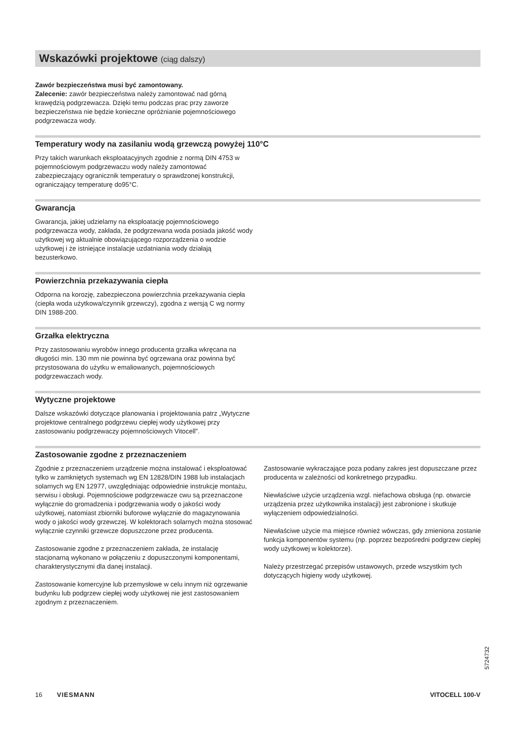Wskazówki projektowe (ciąg dalszy)
Zawór bezpieczeństwa musi być zamontowany.
Zalecenie: zawór bezpieczeństwa należy zamontować nad górną krawędzią podgrzewacza. Dzięki temu podczas prac przy zaworze bezpieczeństwa nie będzie konieczne opróżnianie pojemnościowego podgrzewacza wody.
Temperatury wody na zasilaniu wodą grzewczą powyżej 110°C
Przy takich warunkach eksploatacyjnych zgodnie z normą DIN 4753 w pojemnościowym podgrzewaczu wody należy zamontować zabezpieczający ogranicznik temperatury o sprawdzonej konstrukcji, ograniczający temperaturę do95°C.
Gwarancja
Gwarancja, jakiej udzielamy na eksploatację pojemnościowego podgrzewacza wody, zakłada, że podgrzewana woda posiada jakość wody użytkowej wg aktualnie obowiązującego rozporządzenia o wodzie użytkowej i że istniejące instalacje uzdatniania wody działają bezusterkowo.
Powierzchnia przekazywania ciepła
Odporna na korozję, zabezpieczona powierzchnia przekazywania ciepła (ciepła woda użytkowa/czynnik grzewczy), zgodna z wersją C wg normy DIN 1988-200.
Grzałka elektryczna
Przy zastosowaniu wyrobów innego producenta grzałka wkręcana na długości min. 130 mm nie powinna być ogrzewana oraz powinna być przystosowana do użytku w emaliowanych, pojemnościowych podgrzewaczach wody.
Wytyczne projektowe
Dalsze wskazówki dotyczące planowania i projektowania patrz „Wytyczne projektowe centralnego podgrzewu ciepłej wody użytkowej przy zastosowaniu podgrzewaczy pojemnościowych Vitocell”.
Zastosowanie zgodne z przeznaczeniem
Zgodnie z przeznaczeniem urządzenie można instalować i eksploatować tylko w zamkniętych systemach wg EN 12828/DIN 1988 lub instalacjach solarnych wg EN 12977, uwzględniając odpowiednie instrukcje montażu, serwisu i obsługi. Pojemnościowe podgrzewacze cwu są przeznaczone wyłącznie do gromadzenia i podgrzewania wody o jakości wody użytkowej, natomiast zbiorniki buforowe wyłącznie do magazynowania wody o jakości wody grzewczej. W kolektorach solarnych można stosować wyłącznie czynniki grzewcze dopuszczone przez producenta.
Zastosowanie zgodne z przeznaczeniem zakłada, że instalację stacjonarną wykonano w połączeniu z dopuszczonymi komponentami, charakterystycznymi dla danej instalacji.
Zastosowanie komercyjne lub przemysłowe w celu innym niż ogrzewanie budynku lub podgrzew ciepłej wody użytkowej nie jest zastosowaniem zgodnym z przeznaczeniem.
Zastosowanie wykraczające poza podany zakres jest dopuszczane przez producenta w zależności od konkretnego przypadku.
Niewłaściwe użycie urządzenia wzgl. niefachowa obsługa (np. otwarcie urządzenia przez użytkownika instalacji) jest zabronione i skutkuje wyłączeniem odpowiedzialności.
Niewłaściwe użycie ma miejsce również wówczas, gdy zmieniona zostanie funkcja komponentów systemu (np. poprzez bezpośredni podgrzew ciepłej wody użytkowej w kolektorze).
Należy przestrzegać przepisów ustawowych, przede wszystkim tych dotyczących higieny wody użytkowej.
5724732
16 VIESMANN VITOCELL 100-V